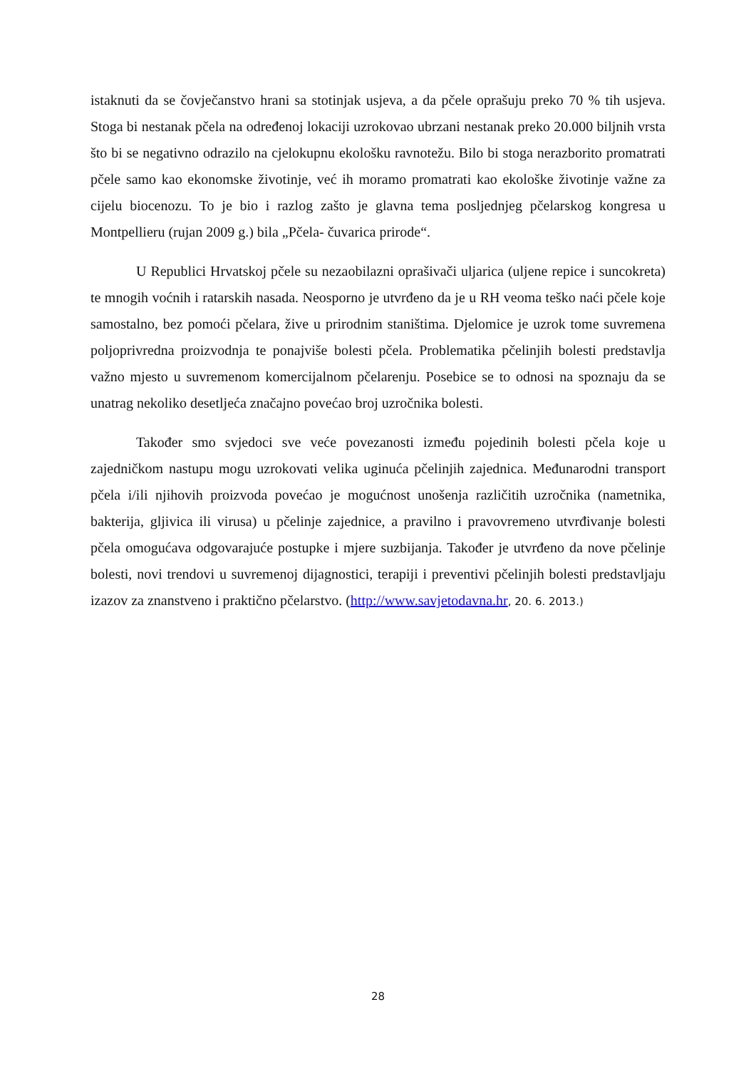istaknuti da se čovječanstvo hrani sa stotinjak usjeva, a da pčele oprašuju preko 70 % tih usjeva. Stoga bi nestanak pčela na određenoj lokaciji uzrokovao ubrzani nestanak preko 20.000 biljnih vrsta što bi se negativno odrazilo na cjelokupnu ekološku ravnotežu. Bilo bi stoga nerazborito promatrati pčele samo kao ekonomske životinje, već ih moramo promatrati kao ekološke životinje važne za cijelu biocenozu. To je bio i razlog zašto je glavna tema posljednjeg pčelarskog kongresa u Montpellieru (rujan 2009 g.) bila „Pčela- čuvarica prirode“.
U Republici Hrvatskoj pčele su nezaobilazni oprašivači uljarica (uljene repice i suncokreta) te mnogih voćnih i ratarskih nasada. Neosporno je utvrđeno da je u RH veoma teško naći pčele koje samostalno, bez pomoći pčelara, žive u prirodnim staništima. Djelomice je uzrok tome suvremena poljoprivredna proizvodnja te ponajviše bolesti pčela. Problematika pčelinjih bolesti predstavlja važno mjesto u suvremenom komercijalnom pčelarenju. Posebice se to odnosi na spoznaju da se unatrag nekoliko desetljeća značajno povećao broj uzročnika bolesti.
Također smo svjedoci sve veće povezanosti između pojedinih bolesti pčela koje u zajedničkom nastupu mogu uzrokovati velika uginuća pčelinjih zajednica. Međunarodni transport pčela i/ili njihovih proizvoda povećao je mogućnost unošenja različitih uzročnika (nametnika, bakterija, gljivica ili virusa) u pčelinje zajednice, a pravilno i pravovremeno utvrđivanje bolesti pčela omogućava odgovarajuće postupke i mjere suzbijanja. Također je utvrđeno da nove pčelinje bolesti, novi trendovi u suvremenoj dijagnostici, terapiji i preventivi pčelinjih bolesti predstavljaju izazov za znanstveno i praktično pčelarstvo. (http://www.savjetodavna.hr, 20. 6. 2013.)
28